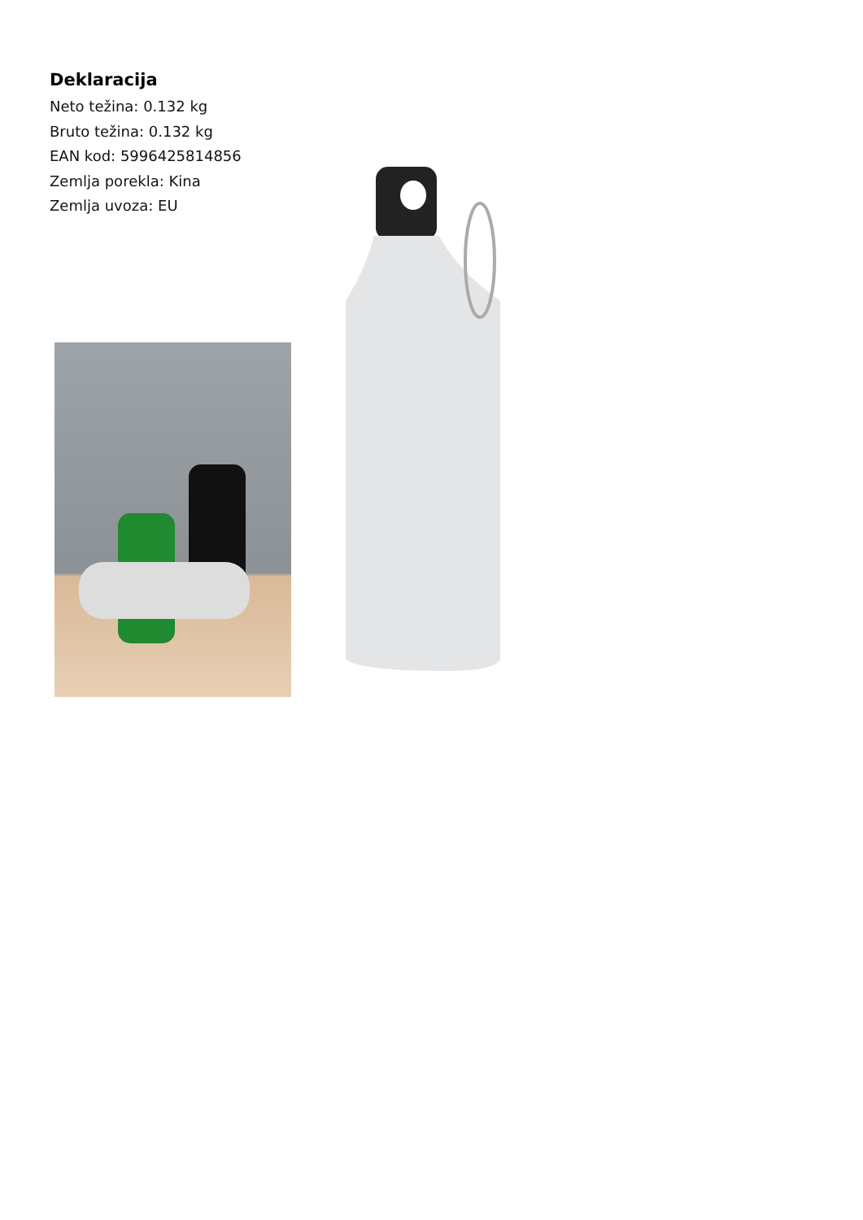Deklaracija
Neto težina: 0.132 kg
Bruto težina: 0.132 kg
EAN kod: 5996425814856
Zemlja porekla: Kina
Zemlja uvoza: EU